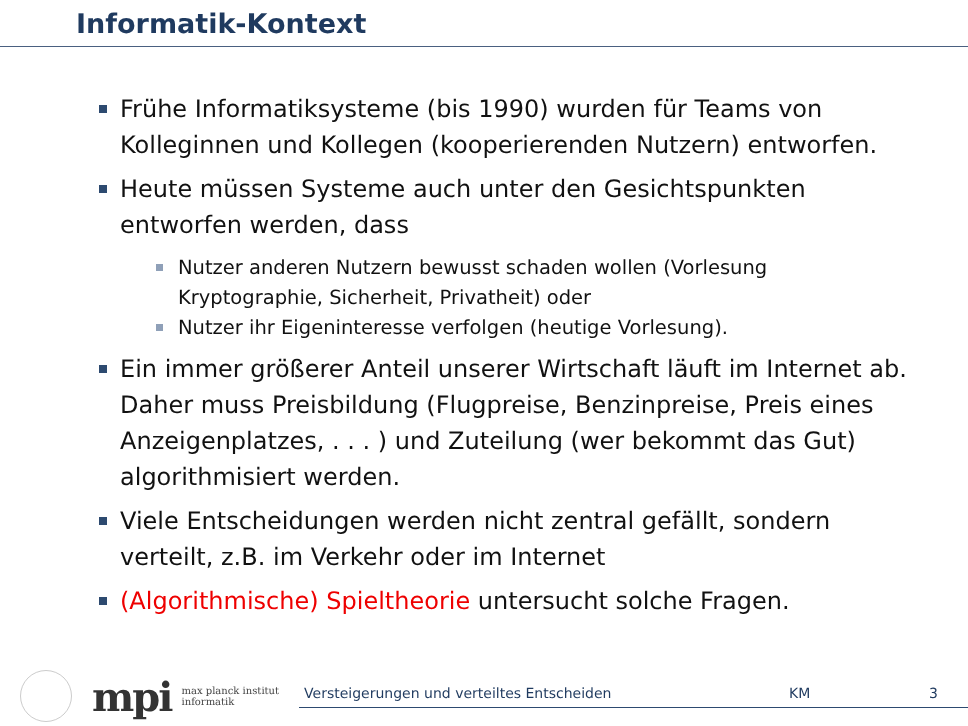Informatik-Kontext
Frühe Informatiksysteme (bis 1990) wurden für Teams von Kolleginnen und Kollegen (kooperierenden Nutzern) entworfen.
Heute müssen Systeme auch unter den Gesichtspunkten entworfen werden, dass
Nutzer anderen Nutzern bewusst schaden wollen (Vorlesung Kryptographie, Sicherheit, Privatheit) oder
Nutzer ihr Eigeninteresse verfolgen (heutige Vorlesung).
Ein immer größerer Anteil unserer Wirtschaft läuft im Internet ab. Daher muss Preisbildung (Flugpreise, Benzinpreise, Preis eines Anzeigenplatzes, . . . ) und Zuteilung (wer bekommt das Gut) algorithmisiert werden.
Viele Entscheidungen werden nicht zentral gefällt, sondern verteilt, z.B. im Verkehr oder im Internet
(Algorithmische) Spieltheorie untersucht solche Fragen.
mpi
max planck institut
informatik
Versteigerungen und verteiltes Entscheiden KM 3